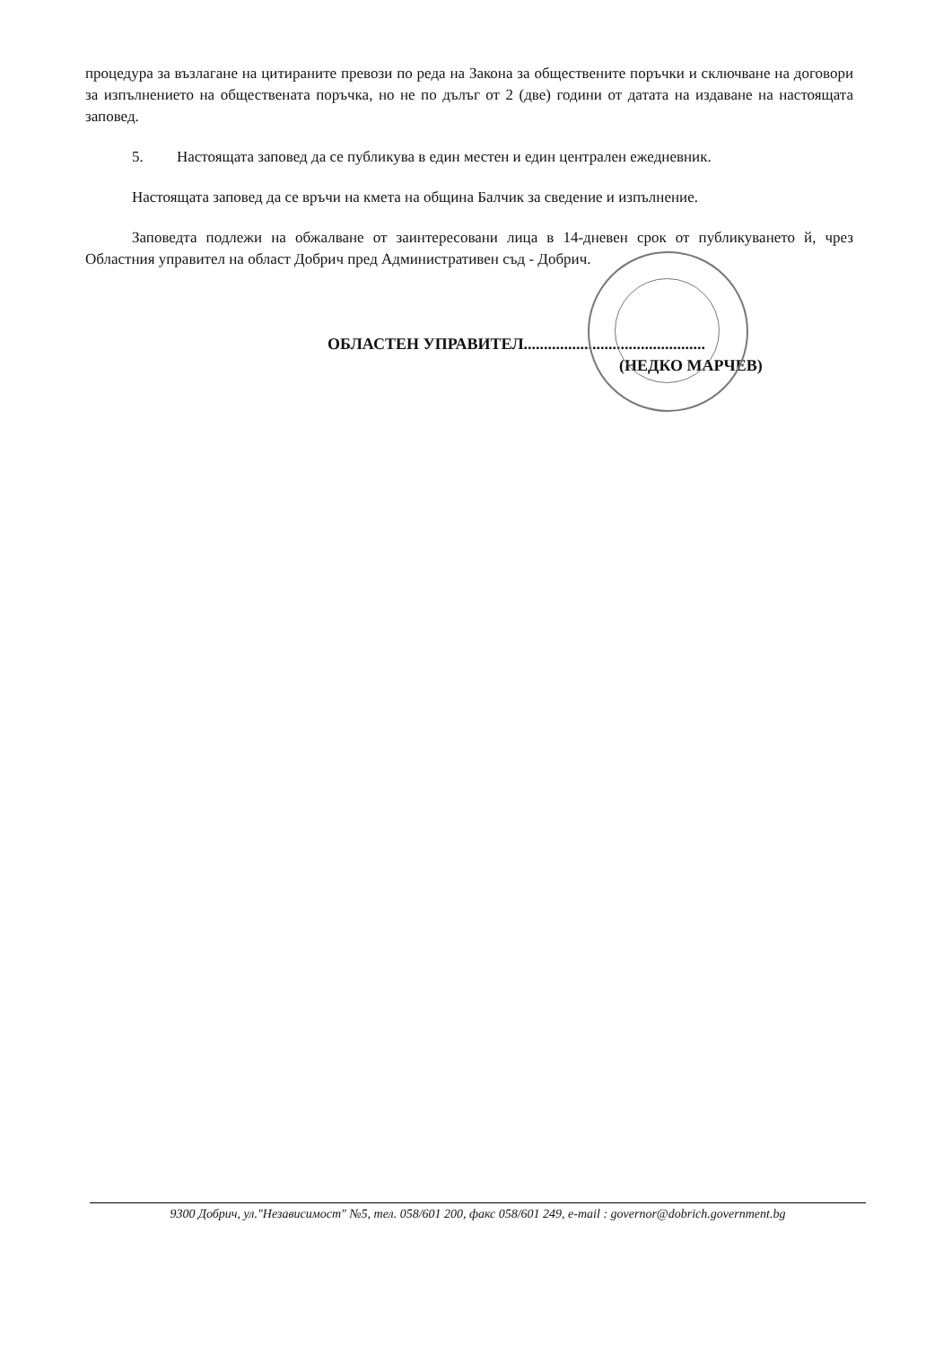процедура за възлагане на цитираните превози по реда на Закона за обществените поръчки и сключване на договори за изпълнението на обществената поръчка, но не по дълъг от 2 (две) години от датата на издаване на настоящата заповед.
5. Настоящата заповед да се публикува в един местен и един централен ежедневник.
Настоящата заповед да се връчи на кмета на община Балчик за сведение и изпълнение.
Заповедта подлежи на обжалване от заинтересовани лица в 14-дневен срок от публикуването й, чрез Областния управител на област Добрич пред Административен съд - Добрич.
ОБЛАСТЕН УПРАВИТЕЛ.............................................
(НЕДКО МАРЧЕВ)
9300 Добрич, ул."Независимост" №5, тел. 058/601 200, факс 058/601 249, e-mail : governor@dobrich.government.bg